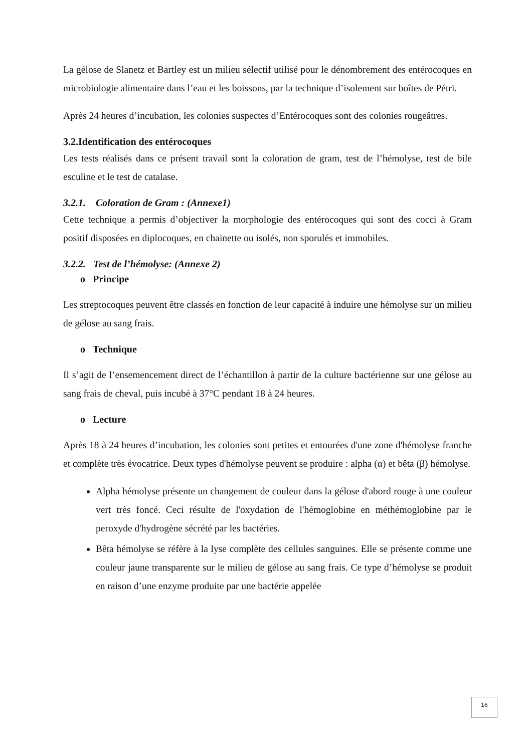La gélose de Slanetz et Bartley est un milieu sélectif utilisé pour le dénombrement des entérocoques en microbiologie alimentaire dans l’eau et les boissons, par la technique d’isolement sur boîtes de Pétri.
Après 24 heures d’incubation, les colonies suspectes d’Entérocoques sont des colonies rougeâtres.
3.2.Identification des entérocoques
Les tests réalisés dans ce présent travail sont la coloration de gram, test de l’hémolyse, test de bile esculine et le test de catalase.
3.2.1. Coloration de Gram : (Annexe1)
Cette technique a permis d’objectiver la morphologie des entérocoques qui sont des cocci à Gram positif disposées en diplocoques, en chainette ou isolés, non sporulés et immobiles.
3.2.2. Test de l’hémolyse: (Annexe 2)
o Principe
Les streptocoques peuvent être classés en fonction de leur capacité à induire une hémolyse sur un milieu de gélose au sang frais.
o Technique
Il s’agit de l’ensemencement direct de l’échantillon à partir de la culture bactérienne sur une gélose au sang frais de cheval, puis incubé à 37°C pendant 18 à 24 heures.
o Lecture
Après 18 à 24 heures d’incubation, les colonies sont petites et entourées d'une zone d'hémolyse franche et complète très évocatrice. Deux types d'hémolyse peuvent se produire : alpha (α) et bêta (β) hémolyse.
Alpha hémolyse présente un changement de couleur dans la gélose d'abord rouge à une couleur vert très foncé. Ceci résulte de l'oxydation de l'hémoglobine en méthémoglobine par le peroxyde d'hydrogène sécrété par les bactéries.
Bêta hémolyse se réfère à la lyse complète des cellules sanguines. Elle se présente comme une couleur jaune transparente sur le milieu de gélose au sang frais. Ce type d’hémolyse se produit en raison d’une enzyme produite par une bactérie appelée
16